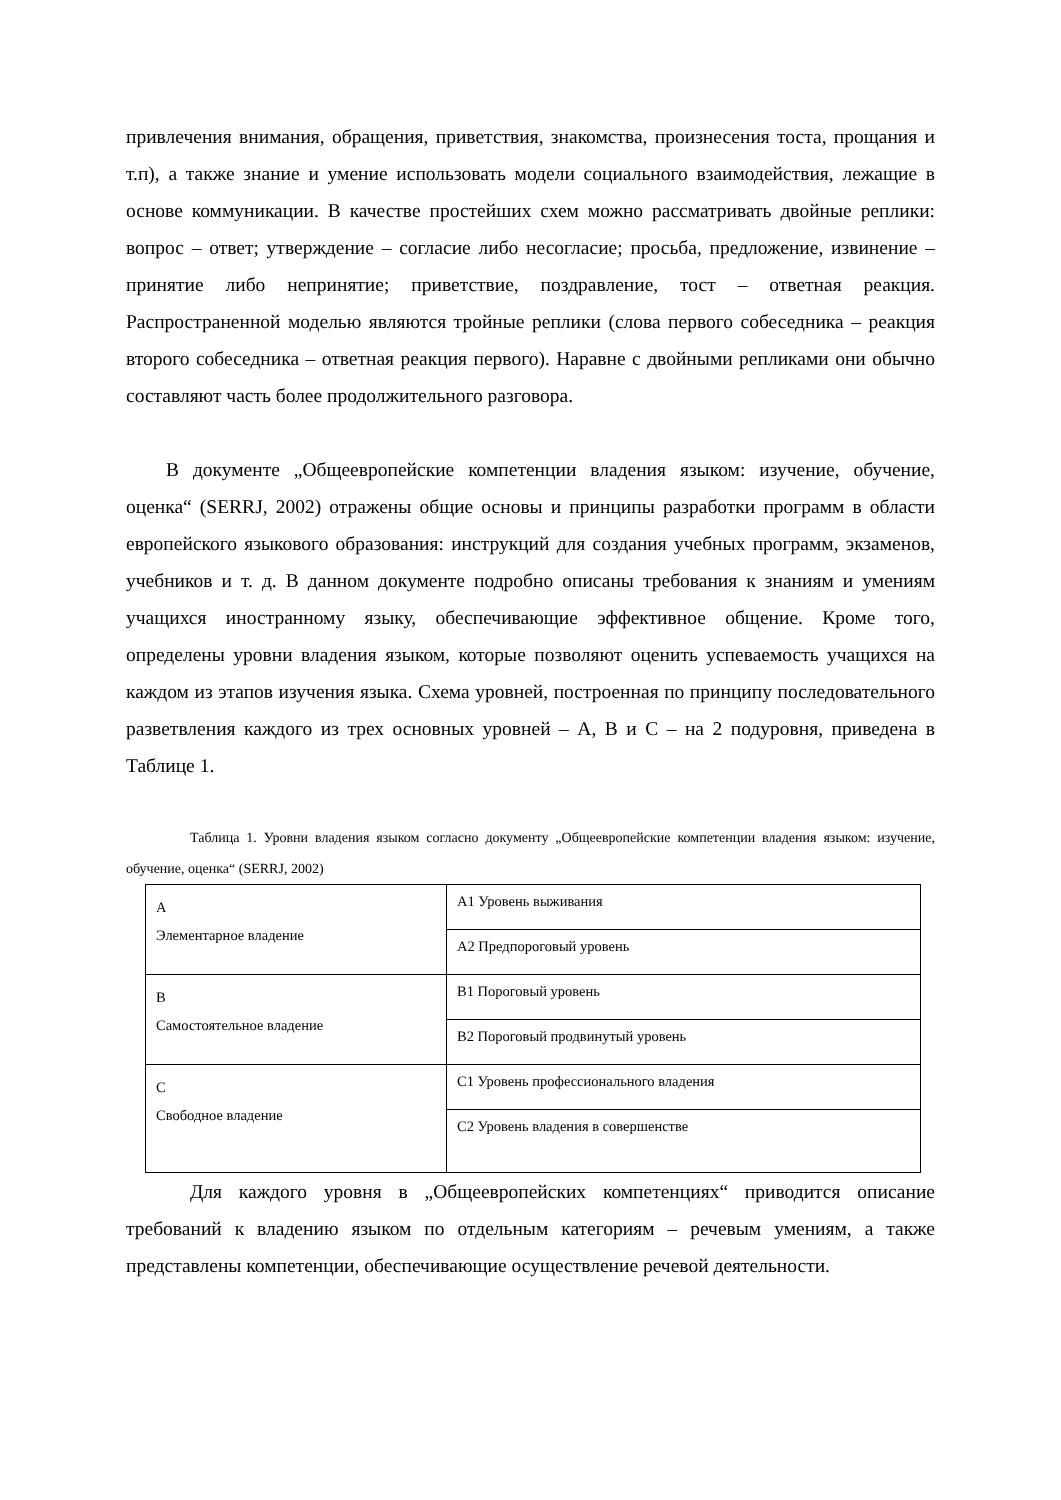привлечения внимания, обращения, приветствия, знакомства, произнесения тоста, прощания и т.п), а также знание и умение использовать модели социального взаимодействия, лежащие в основе коммуникации. В качестве простейших схем можно рассматривать двойные реплики: вопрос – ответ; утверждение – согласие либо несогласие; просьба, предложение, извинение – принятие либо непринятие; приветствие, поздравление, тост – ответная реакция. Распространенной моделью являются тройные реплики (слова первого собеседника – реакция второго собеседника – ответная реакция первого). Наравне с двойными репликами они обычно составляют часть более продолжительного разговора.
В документе „Общеевропейские компетенции владения языком: изучение, обучение, оценка“ (SERRJ, 2002) отражены общие основы и принципы разработки программ в области европейского языкового образования: инструкций для создания учебных программ, экзаменов, учебников и т. д. В данном документе подробно описаны требования к знаниям и умениям учащихся иностранному языку, обеспечивающие эффективное общение. Кроме того, определены уровни владения языком, которые позволяют оценить успеваемость учащихся на каждом из этапов изучения языка. Схема уровней, построенная по принципу последовательного разветвления каждого из трех основных уровней – А, В и С – на 2 подуровня, приведена в Таблице 1.
Таблица 1. Уровни владения языком согласно документу „Общеевропейские компетенции владения языком: изучение, обучение, оценка“ (SERRJ, 2002)
| А Элементарное владение | А1 Уровень выживания |
| | А2 Предпороговый уровень |
| В Самостоятельное владение | В1 Пороговый уровень |
| | В2 Пороговый продвинутый уровень |
| С Свободное владение | С1 Уровень профессионального владения |
| | С2 Уровень владения в совершенстве |
Для каждого уровня в „Общеевропейских компетенциях“ приводится описание требований к владению языком по отдельным категориям – речевым умениям, а также представлены компетенции, обеспечивающие осуществление речевой деятельности.